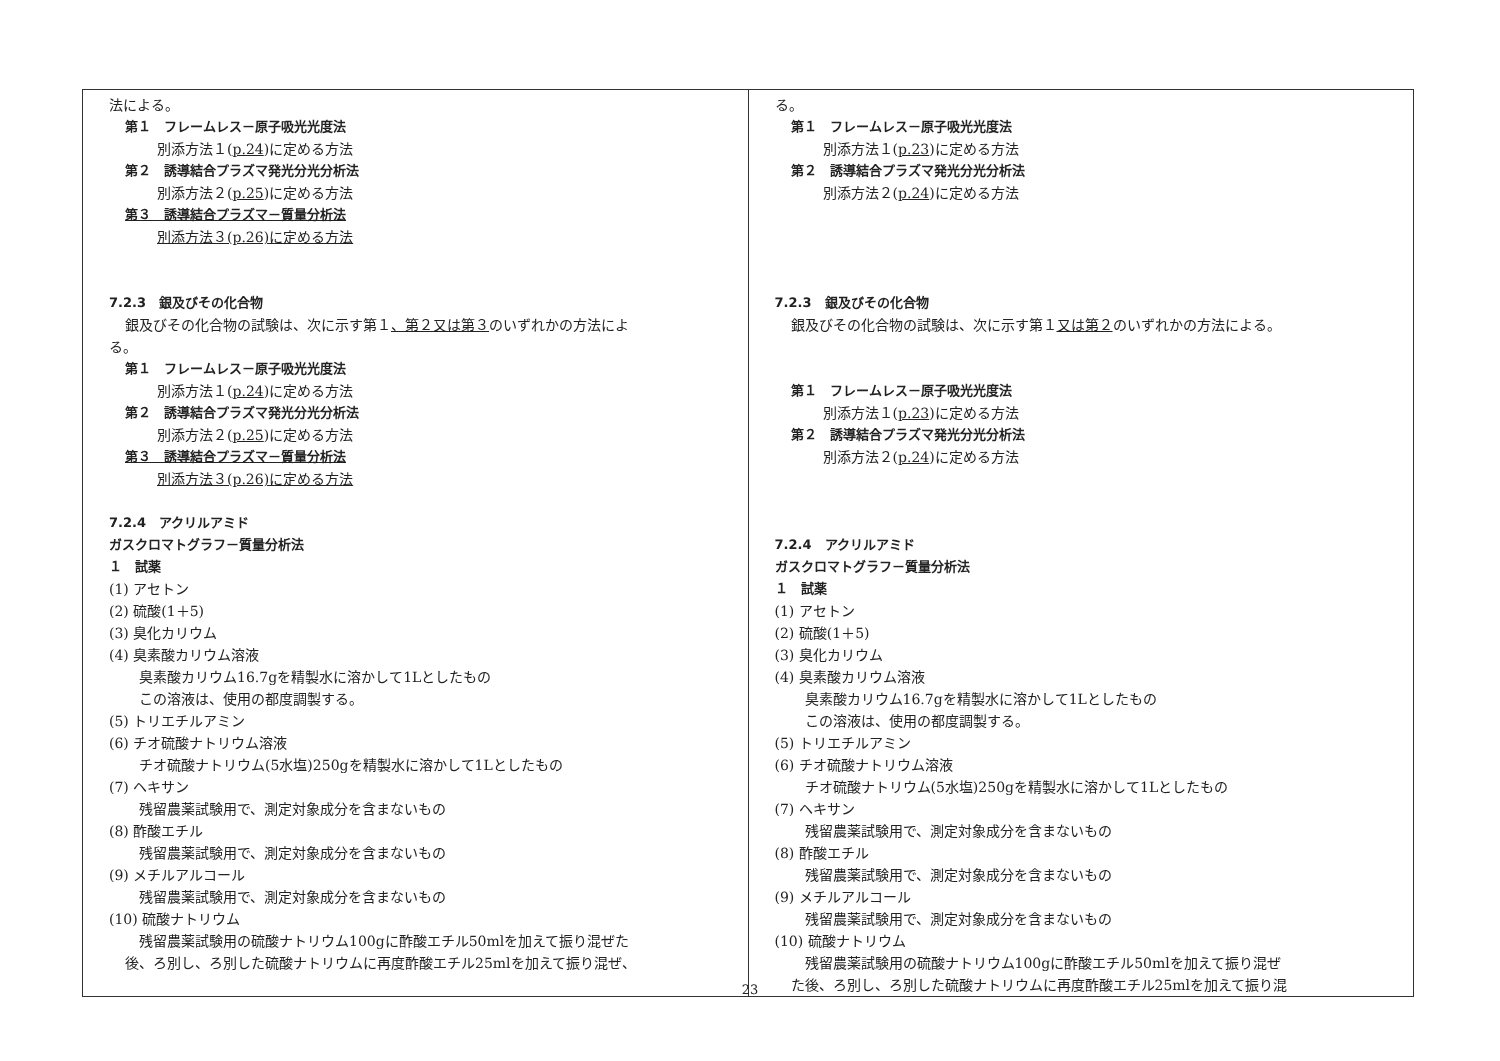| 法による。 第１ フレームレス－原子吸光光度法 別添方法１( p.24 )に定める方法 第２ 誘導結合プラズマ発光分光分析法 別添方法２( p.25 )に定める方法 第３ 誘導結合プラズマ－質量分析法 別添方法３(p.26)に定める方法 7.2.3 銀及びその化合物 銀及びその化合物の試験は、次に示す第１ 、第２又は第３ のいずれかの方法によ る。 第１ フレームレス－原子吸光光度法 別添方法１( p.24 )に定める方法 第２ 誘導結合プラズマ発光分光分析法 別添方法２( p.25 )に定める方法 第３ 誘導結合プラズマ－質量分析法 別添方法３(p.26)に定める方法 7.2.4 アクリルアミド ガスクロマトグラフ－質量分析法 １ 試薬 (1) アセトン (2) 硫酸(1＋5) (3) 臭化カリウム (4) 臭素酸カリウム溶液 臭素酸カリウム16.7gを精製水に溶かして1Lとしたもの この溶液は、使用の都度調製する。 (5) トリエチルアミン (6) チオ硫酸ナトリウム溶液 チオ硫酸ナトリウム(5水塩)250gを精製水に溶かして1Lとしたもの (7) ヘキサン 残留農薬試験用で、測定対象成分を含まないもの (8) 酢酸エチル 残留農薬試験用で、測定対象成分を含まないもの (9) メチルアルコール 残留農薬試験用で、測定対象成分を含まないもの (10) 硫酸ナトリウム 残留農薬試験用の硫酸ナトリウム100gに酢酸エチル50mlを加えて振り混ぜた 後、ろ別し、ろ別した硫酸ナトリウムに再度酢酸エチル25mlを加えて振り混ぜ、 | る。 第１ フレームレス－原子吸光光度法 別添方法１( p.23 )に定める方法 第２ 誘導結合プラズマ発光分光分析法 別添方法２( p.24 )に定める方法 7.2.3 銀及びその化合物 銀及びその化合物の試験は、次に示す第１ 又は第２ のいずれかの方法による。 第１ フレームレス－原子吸光光度法 別添方法１( p.23 )に定める方法 第２ 誘導結合プラズマ発光分光分析法 別添方法２( p.24 )に定める方法 7.2.4 アクリルアミド ガスクロマトグラフ－質量分析法 １ 試薬 (1) アセトン (2) 硫酸(1＋5) (3) 臭化カリウム (4) 臭素酸カリウム溶液 臭素酸カリウム16.7gを精製水に溶かして1Lとしたもの この溶液は、使用の都度調製する。 (5) トリエチルアミン (6) チオ硫酸ナトリウム溶液 チオ硫酸ナトリウム(5水塩)250gを精製水に溶かして1Lとしたもの (7) ヘキサン 残留農薬試験用で、測定対象成分を含まないもの (8) 酢酸エチル 残留農薬試験用で、測定対象成分を含まないもの (9) メチルアルコール 残留農薬試験用で、測定対象成分を含まないもの (10) 硫酸ナトリウム 残留農薬試験用の硫酸ナトリウム100gに酢酸エチル50mlを加えて振り混ぜ た後、ろ別し、ろ別した硫酸ナトリウムに再度酢酸エチル25mlを加えて振り混 |
23